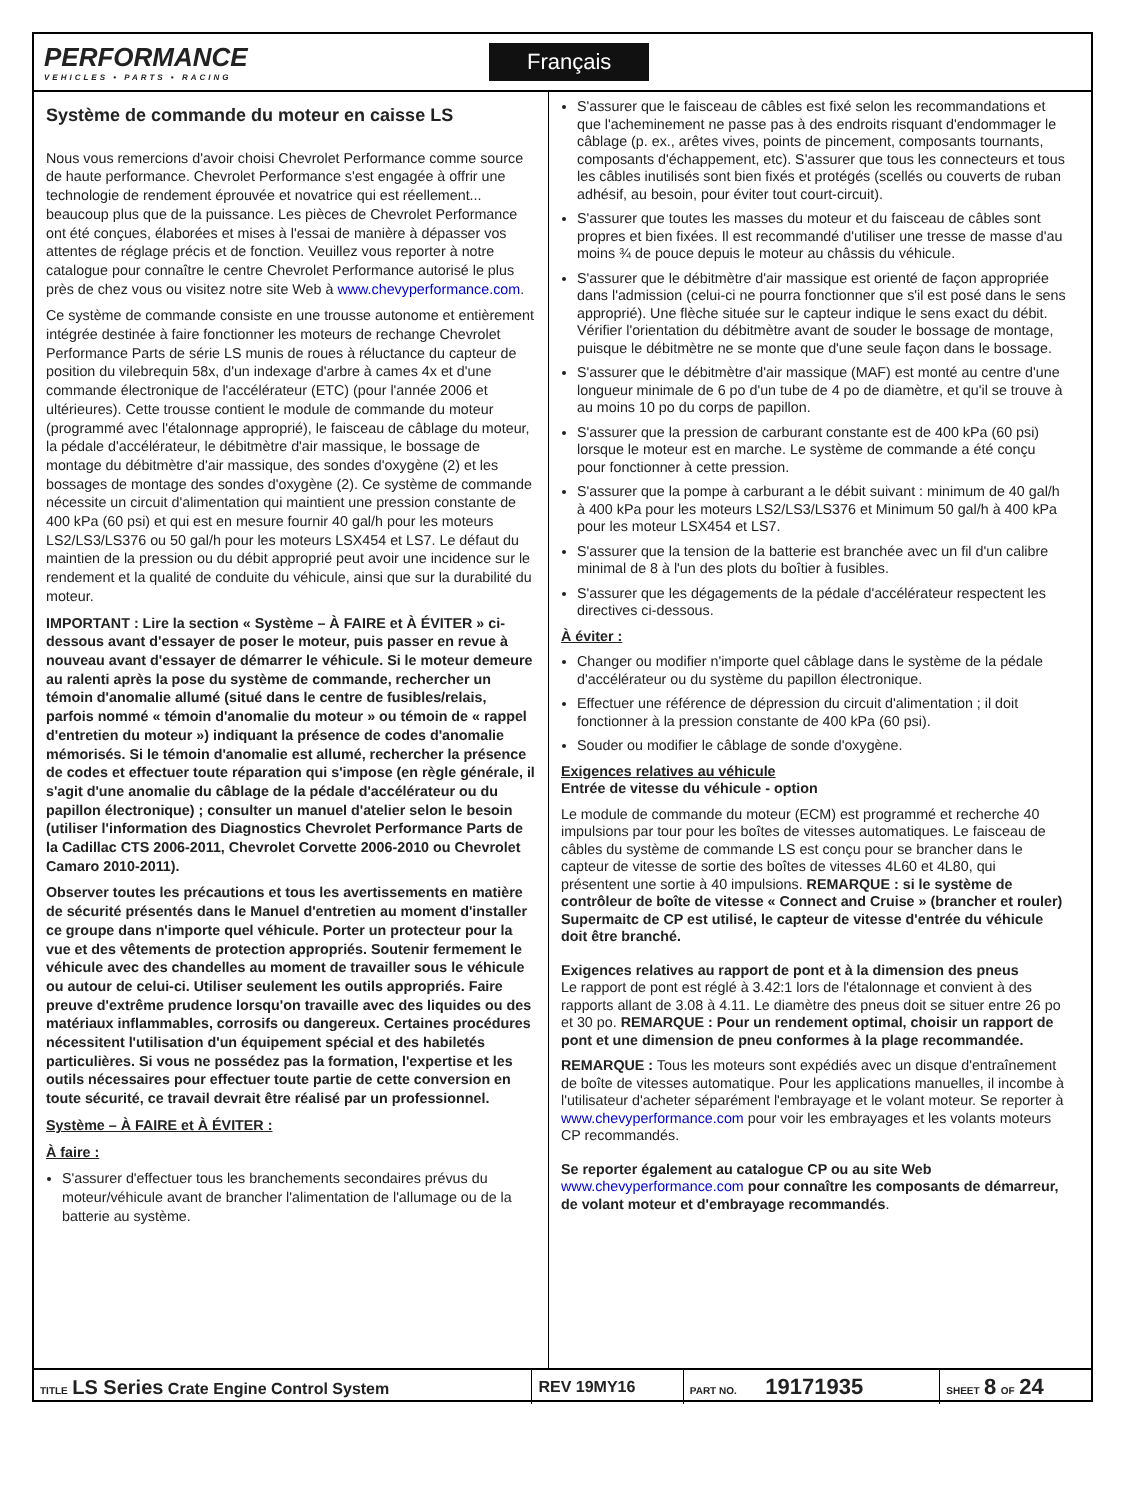PERFORMANCE
VEHICLES • PARTS • RACING
Français
Système de commande du moteur en caisse LS
Nous vous remercions d'avoir choisi Chevrolet Performance comme source de haute performance. Chevrolet Performance s'est engagée à offrir une technologie de rendement éprouvée et novatrice qui est réellement... beaucoup plus que de la puissance. Les pièces de Chevrolet Performance ont été conçues, élaborées et mises à l'essai de manière à dépasser vos attentes de réglage précis et de fonction. Veuillez vous reporter à notre catalogue pour connaître le centre Chevrolet Performance autorisé le plus près de chez vous ou visitez notre site Web à www.chevyperformance.com.
Ce système de commande consiste en une trousse autonome et entièrement intégrée destinée à faire fonctionner les moteurs de rechange Chevrolet Performance Parts de série LS munis de roues à réluctance du capteur de position du vilebrequin 58x, d'un indexage d'arbre à cames 4x et d'une commande électronique de l'accélérateur (ETC) (pour l'année 2006 et ultérieures). Cette trousse contient le module de commande du moteur (programmé avec l'étalonnage approprié), le faisceau de câblage du moteur, la pédale d'accélérateur, le débitmètre d'air massique, le bossage de montage du débitmètre d'air massique, des sondes d'oxygène (2) et les bossages de montage des sondes d'oxygène (2). Ce système de commande nécessite un circuit d'alimentation qui maintient une pression constante de 400 kPa (60 psi) et qui est en mesure fournir 40 gal/h pour les moteurs LS2/LS3/LS376 ou 50 gal/h pour les moteurs LSX454 et LS7. Le défaut du maintien de la pression ou du débit approprié peut avoir une incidence sur le rendement et la qualité de conduite du véhicule, ainsi que sur la durabilité du moteur.
IMPORTANT : Lire la section « Système – À FAIRE et À ÉVITER » ci-dessous avant d'essayer de poser le moteur, puis passer en revue à nouveau avant d'essayer de démarrer le véhicule. Si le moteur demeure au ralenti après la pose du système de commande, rechercher un témoin d'anomalie allumé (situé dans le centre de fusibles/relais, parfois nommé « témoin d'anomalie du moteur » ou témoin de « rappel d'entretien du moteur ») indiquant la présence de codes d'anomalie mémorisés. Si le témoin d'anomalie est allumé, rechercher la présence de codes et effectuer toute réparation qui s'impose (en règle générale, il s'agit d'une anomalie du câblage de la pédale d'accélérateur ou du papillon électronique) ; consulter un manuel d'atelier selon le besoin (utiliser l'information des Diagnostics Chevrolet Performance Parts de la Cadillac CTS 2006-2011, Chevrolet Corvette 2006-2010 ou Chevrolet Camaro 2010-2011).
Observer toutes les précautions et tous les avertissements en matière de sécurité présentés dans le Manuel d'entretien au moment d'installer ce groupe dans n'importe quel véhicule. Porter un protecteur pour la vue et des vêtements de protection appropriés. Soutenir fermement le véhicule avec des chandelles au moment de travailler sous le véhicule ou autour de celui-ci. Utiliser seulement les outils appropriés. Faire preuve d'extrême prudence lorsqu'on travaille avec des liquides ou des matériaux inflammables, corrosifs ou dangereux. Certaines procédures nécessitent l'utilisation d'un équipement spécial et des habiletés particulières. Si vous ne possédez pas la formation, l'expertise et les outils nécessaires pour effectuer toute partie de cette conversion en toute sécurité, ce travail devrait être réalisé par un professionnel.
Système – À FAIRE et À ÉVITER :
À faire :
S'assurer d'effectuer tous les branchements secondaires prévus du moteur/véhicule avant de brancher l'alimentation de l'allumage ou de la batterie au système.
S'assurer que le faisceau de câbles est fixé selon les recommandations et que l'acheminement ne passe pas à des endroits risquant d'endommager le câblage (p. ex., arêtes vives, points de pincement, composants tournants, composants d'échappement, etc). S'assurer que tous les connecteurs et tous les câbles inutilisés sont bien fixés et protégés (scellés ou couverts de ruban adhésif, au besoin, pour éviter tout court-circuit).
S'assurer que toutes les masses du moteur et du faisceau de câbles sont propres et bien fixées. Il est recommandé d'utiliser une tresse de masse d'au moins ¾ de pouce depuis le moteur au châssis du véhicule.
S'assurer que le débitmètre d'air massique est orienté de façon appropriée dans l'admission (celui-ci ne pourra fonctionner que s'il est posé dans le sens approprié). Une flèche située sur le capteur indique le sens exact du débit. Vérifier l'orientation du débitmètre avant de souder le bossage de montage, puisque le débitmètre ne se monte que d'une seule façon dans le bossage.
S'assurer que le débitmètre d'air massique (MAF) est monté au centre d'une longueur minimale de 6 po d'un tube de 4 po de diamètre, et qu'il se trouve à au moins 10 po du corps de papillon.
S'assurer que la pression de carburant constante est de 400 kPa (60 psi) lorsque le moteur est en marche. Le système de commande a été conçu pour fonctionner à cette pression.
S'assurer que la pompe à carburant a le débit suivant : minimum de 40 gal/h à 400 kPa pour les moteurs LS2/LS3/LS376 et Minimum 50 gal/h à 400 kPa pour les moteur LSX454 et LS7.
S'assurer que la tension de la batterie est branchée avec un fil d'un calibre minimal de 8 à l'un des plots du boîtier à fusibles.
S'assurer que les dégagements de la pédale d'accélérateur respectent les directives ci-dessous.
À éviter :
Changer ou modifier n'importe quel câblage dans le système de la pédale d'accélérateur ou du système du papillon électronique.
Effectuer une référence de dépression du circuit d'alimentation ; il doit fonctionner à la pression constante de 400 kPa (60 psi).
Souder ou modifier le câblage de sonde d'oxygène.
Exigences relatives au véhicule
Entrée de vitesse du véhicule - option
Le module de commande du moteur (ECM) est programmé et recherche 40 impulsions par tour pour les boîtes de vitesses automatiques. Le faisceau de câbles du système de commande LS est conçu pour se brancher dans le capteur de vitesse de sortie des boîtes de vitesses 4L60 et 4L80, qui présentent une sortie à 40 impulsions. REMARQUE : si le système de contrôleur de boîte de vitesse « Connect and Cruise » (brancher et rouler) Supermaitc de CP est utilisé, le capteur de vitesse d'entrée du véhicule doit être branché.
Exigences relatives au rapport de pont et à la dimension des pneus
Le rapport de pont est réglé à 3.42:1 lors de l'étalonnage et convient à des rapports allant de 3.08 à 4.11. Le diamètre des pneus doit se situer entre 26 po et 30 po. REMARQUE : Pour un rendement optimal, choisir un rapport de pont et une dimension de pneu conformes à la plage recommandée.
REMARQUE : Tous les moteurs sont expédiés avec un disque d'entraînement de boîte de vitesses automatique. Pour les applications manuelles, il incombe à l'utilisateur d'acheter séparément l'embrayage et le volant moteur. Se reporter à www.chevyperformance.com pour voir les embrayages et les volants moteurs CP recommandés.
Se reporter également au catalogue CP ou au site Web www.chevyperformance.com pour connaître les composants de démarreur, de volant moteur et d'embrayage recommandés.
| TITLE LS Series Crate Engine Control System | REV 19MY16 | PART NO. 19171935 | SHEET 8 OF 24 |